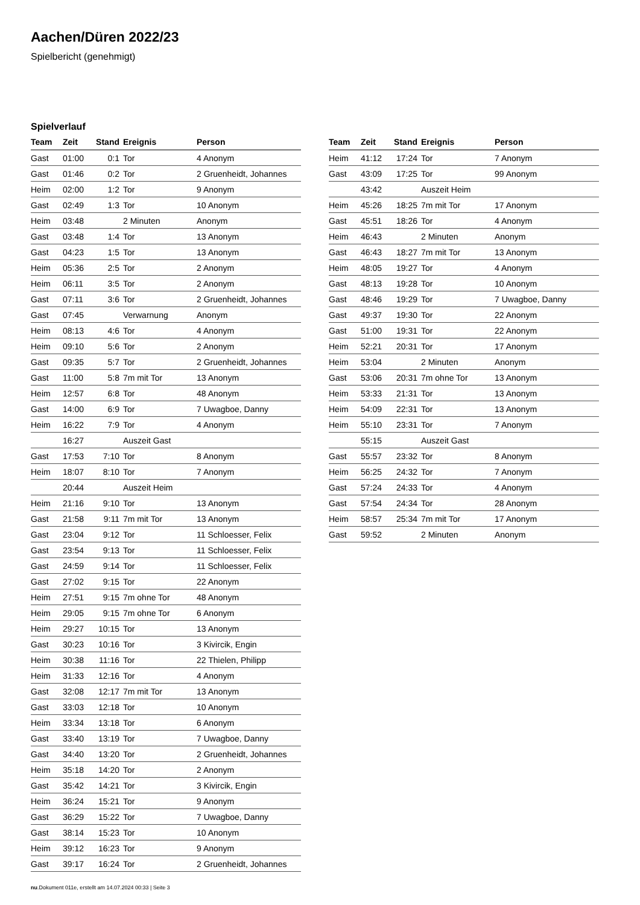Aachen/Düren 2022/23
Spielbericht (genehmigt)
Spielverlauf
| Team | Zeit | Stand | Ereignis | Person |
| --- | --- | --- | --- | --- |
| Gast | 01:00 | 0:1 | Tor | 4 Anonym |
| Gast | 01:46 | 0:2 | Tor | 2 Gruenheidt, Johannes |
| Heim | 02:00 | 1:2 | Tor | 9 Anonym |
| Gast | 02:49 | 1:3 | Tor | 10 Anonym |
| Heim | 03:48 | | 2 Minuten | Anonym |
| Gast | 03:48 | 1:4 | Tor | 13 Anonym |
| Gast | 04:23 | 1:5 | Tor | 13 Anonym |
| Heim | 05:36 | 2:5 | Tor | 2 Anonym |
| Heim | 06:11 | 3:5 | Tor | 2 Anonym |
| Gast | 07:11 | 3:6 | Tor | 2 Gruenheidt, Johannes |
| Gast | 07:45 | | Verwarnung | Anonym |
| Heim | 08:13 | 4:6 | Tor | 4 Anonym |
| Heim | 09:10 | 5:6 | Tor | 2 Anonym |
| Gast | 09:35 | 5:7 | Tor | 2 Gruenheidt, Johannes |
| Gast | 11:00 | 5:8 | 7m mit Tor | 13 Anonym |
| Heim | 12:57 | 6:8 | Tor | 48 Anonym |
| Gast | 14:00 | 6:9 | Tor | 7 Uwagboe, Danny |
| Heim | 16:22 | 7:9 | Tor | 4 Anonym |
| | 16:27 | | Auszeit Gast | |
| Gast | 17:53 | 7:10 | Tor | 8 Anonym |
| Heim | 18:07 | 8:10 | Tor | 7 Anonym |
| | 20:44 | | Auszeit Heim | |
| Heim | 21:16 | 9:10 | Tor | 13 Anonym |
| Gast | 21:58 | 9:11 | 7m mit Tor | 13 Anonym |
| Gast | 23:04 | 9:12 | Tor | 11 Schloesser, Felix |
| Gast | 23:54 | 9:13 | Tor | 11 Schloesser, Felix |
| Gast | 24:59 | 9:14 | Tor | 11 Schloesser, Felix |
| Gast | 27:02 | 9:15 | Tor | 22 Anonym |
| Heim | 27:51 | 9:15 | 7m ohne Tor | 48 Anonym |
| Heim | 29:05 | 9:15 | 7m ohne Tor | 6 Anonym |
| Heim | 29:27 | 10:15 | Tor | 13 Anonym |
| Gast | 30:23 | 10:16 | Tor | 3 Kivircik, Engin |
| Heim | 30:38 | 11:16 | Tor | 22 Thielen, Philipp |
| Heim | 31:33 | 12:16 | Tor | 4 Anonym |
| Gast | 32:08 | 12:17 | 7m mit Tor | 13 Anonym |
| Gast | 33:03 | 12:18 | Tor | 10 Anonym |
| Heim | 33:34 | 13:18 | Tor | 6 Anonym |
| Gast | 33:40 | 13:19 | Tor | 7 Uwagboe, Danny |
| Gast | 34:40 | 13:20 | Tor | 2 Gruenheidt, Johannes |
| Heim | 35:18 | 14:20 | Tor | 2 Anonym |
| Gast | 35:42 | 14:21 | Tor | 3 Kivircik, Engin |
| Heim | 36:24 | 15:21 | Tor | 9 Anonym |
| Gast | 36:29 | 15:22 | Tor | 7 Uwagboe, Danny |
| Gast | 38:14 | 15:23 | Tor | 10 Anonym |
| Heim | 39:12 | 16:23 | Tor | 9 Anonym |
| Gast | 39:17 | 16:24 | Tor | 2 Gruenheidt, Johannes |
| Team | Zeit | Stand | Ereignis | Person |
| --- | --- | --- | --- | --- |
| Heim | 41:12 | 17:24 | Tor | 7 Anonym |
| Gast | 43:09 | 17:25 | Tor | 99 Anonym |
| | 43:42 | | Auszeit Heim | |
| Heim | 45:26 | 18:25 | 7m mit Tor | 17 Anonym |
| Gast | 45:51 | 18:26 | Tor | 4 Anonym |
| Heim | 46:43 | | 2 Minuten | Anonym |
| Gast | 46:43 | 18:27 | 7m mit Tor | 13 Anonym |
| Heim | 48:05 | 19:27 | Tor | 4 Anonym |
| Gast | 48:13 | 19:28 | Tor | 10 Anonym |
| Gast | 48:46 | 19:29 | Tor | 7 Uwagboe, Danny |
| Gast | 49:37 | 19:30 | Tor | 22 Anonym |
| Gast | 51:00 | 19:31 | Tor | 22 Anonym |
| Heim | 52:21 | 20:31 | Tor | 17 Anonym |
| Heim | 53:04 | | 2 Minuten | Anonym |
| Gast | 53:06 | 20:31 | 7m ohne Tor | 13 Anonym |
| Heim | 53:33 | 21:31 | Tor | 13 Anonym |
| Heim | 54:09 | 22:31 | Tor | 13 Anonym |
| Heim | 55:10 | 23:31 | Tor | 7 Anonym |
| | 55:15 | | Auszeit Gast | |
| Gast | 55:57 | 23:32 | Tor | 8 Anonym |
| Heim | 56:25 | 24:32 | Tor | 7 Anonym |
| Gast | 57:24 | 24:33 | Tor | 4 Anonym |
| Gast | 57:54 | 24:34 | Tor | 28 Anonym |
| Heim | 58:57 | 25:34 | 7m mit Tor | 17 Anonym |
| Gast | 59:52 | | 2 Minuten | Anonym |
nu.Dokument 011e, erstellt am 14.07.2024 00:33 | Seite 3